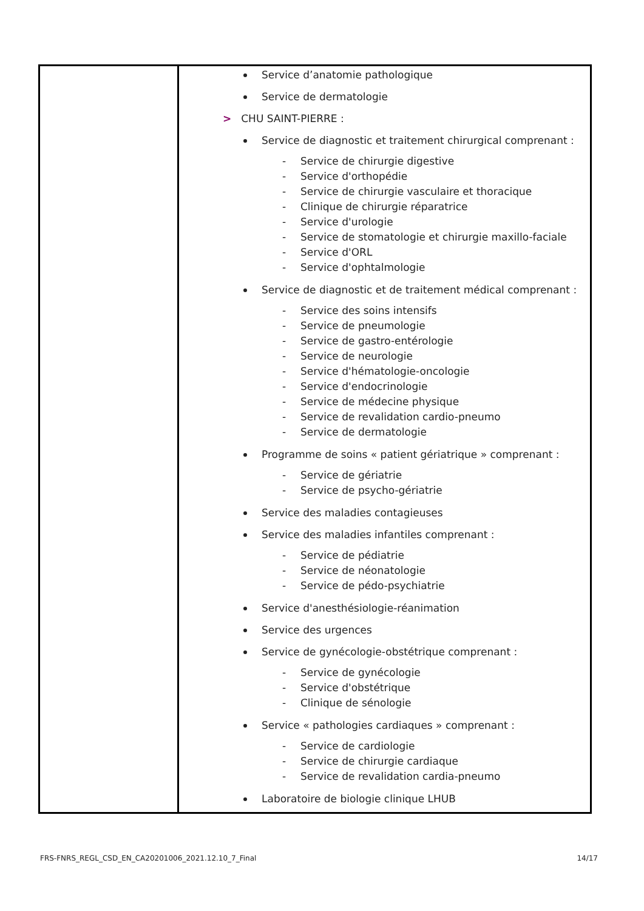| | Service d’anatomie pathologique Service de dermatologie > CHU SAINT-PIERRE : Service de diagnostic et traitement chirurgical comprenant : - Service de chirurgie digestive - Service d'orthopédie - Service de chirurgie vasculaire et thoracique - Clinique de chirurgie réparatrice - Service d'urologie - Service de stomatologie et chirurgie maxillo-faciale - Service d'ORL - Service d'ophtalmologie Service de diagnostic et de traitement médical comprenant : - Service des soins intensifs - Service de pneumologie - Service de gastro-entérologie - Service de neurologie - Service d'hématologie-oncologie - Service d'endocrinologie - Service de médecine physique - Service de revalidation cardio-pneumo - Service de dermatologie Programme de soins « patient gériatrique » comprenant : - Service de gériatrie - Service de psycho-gériatrie Service des maladies contagieuses Service des maladies infantiles comprenant : - Service de pédiatrie - Service de néonatologie - Service de pédo-psychiatrie Service d'anesthésiologie-réanimation Service des urgences Service de gynécologie-obstétrique comprenant : - Service de gynécologie - Service d'obstétrique - Clinique de sénologie Service « pathologies cardiaques » comprenant : - Service de cardiologie - Service de chirurgie cardiaque - Service de revalidation cardia-pneumo Laboratoire de biologie clinique LHUB |
FRS-FNRS_REGL_CSD_EN_CA20201006_2021.12.10_7_Final 14/17